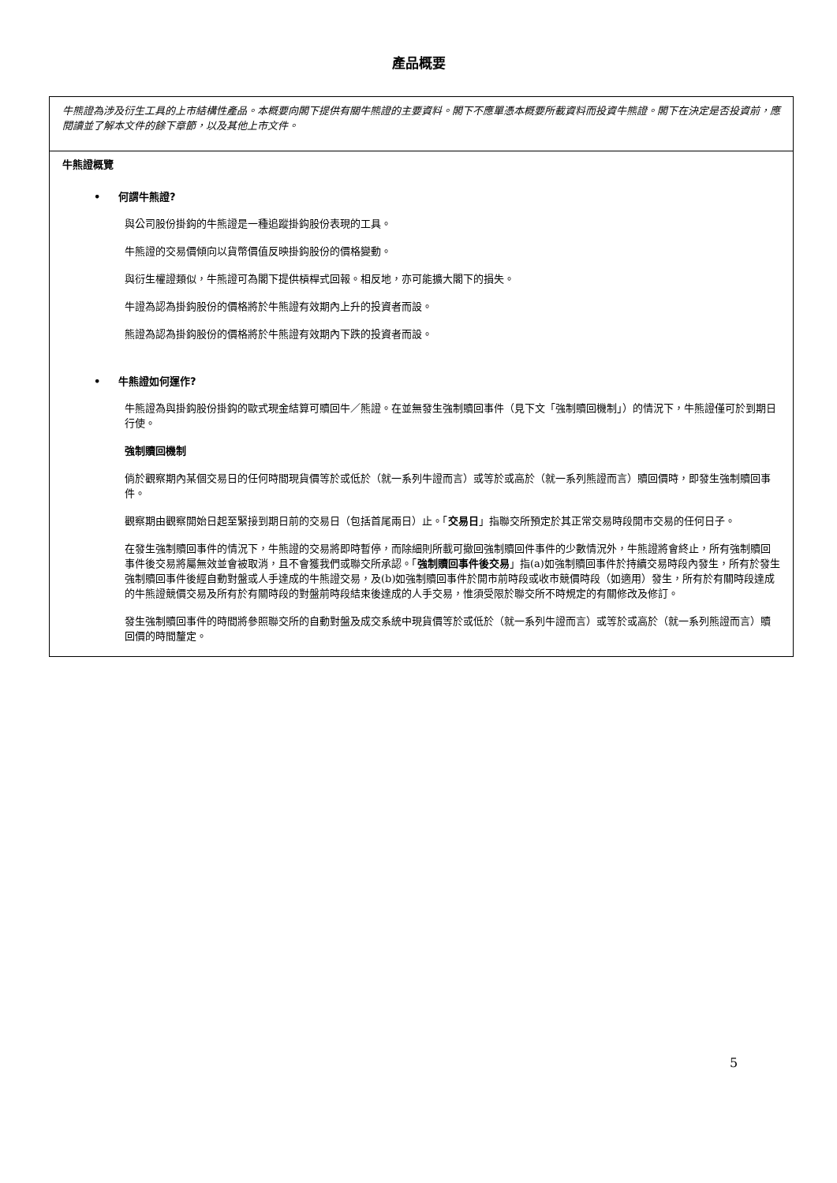產品概要
牛熊證為涉及衍生工具的上市結構性產品。本概要向閣下提供有關牛熊證的主要資料。閣下不應單憑本概要所載資料而投資牛熊證。閣下在決定是否投資前，應閱讀並了解本文件的餘下章節，以及其他上市文件。
牛熊證概覽
• 何謂牛熊證?
與公司股份掛鈎的牛熊證是一種追蹤掛鈎股份表現的工具。
牛熊證的交易價傾向以貨幣價值反映掛鈎股份的價格變動。
與衍生權證類似，牛熊證可為閣下提供槓桿式回報。相反地，亦可能擴大閣下的損失。
牛證為認為掛鈎股份的價格將於牛熊證有效期內上升的投資者而設。
熊證為認為掛鈎股份的價格將於牛熊證有效期內下跌的投資者而設。
• 牛熊證如何運作?
牛熊證為與掛鈎股份掛鈎的歐式現金結算可贖回牛／熊證。在並無發生強制贖回事件（見下文「強制贖回機制」）的情況下，牛熊證僅可於到期日行使。
強制贖回機制
倘於觀察期內某個交易日的任何時間現貨價等於或低於（就一系列牛證而言）或等於或高於（就一系列熊證而言）贖回價時，即發生強制贖回事件。
觀察期由觀察開始日起至緊接到期日前的交易日（包括首尾兩日）止。「交易日」指聯交所預定於其正常交易時段開市交易的任何日子。
在發生強制贖回事件的情況下，牛熊證的交易將即時暫停，而除細則所載可撤回強制贖回件事件的少數情況外，牛熊證將會終止，所有強制贖回事件後交易將屬無效並會被取消，且不會獲我們或聯交所承認。「強制贖回事件後交易」指(a)如強制贖回事件於持續交易時段內發生，所有於發生強制贖回事件後經自動對盤或人手達成的牛熊證交易，及(b)如強制贖回事件於開市前時段或收市競價時段（如適用）發生，所有於有關時段達成的牛熊證競價交易及所有於有關時段的對盤前時段結束後達成的人手交易，惟須受限於聯交所不時規定的有關修改及修訂。
發生強制贖回事件的時間將參照聯交所的自動對盤及成交系統中現貨價等於或低於（就一系列牛證而言）或等於或高於（就一系列熊證而言）贖回價的時間釐定。
5